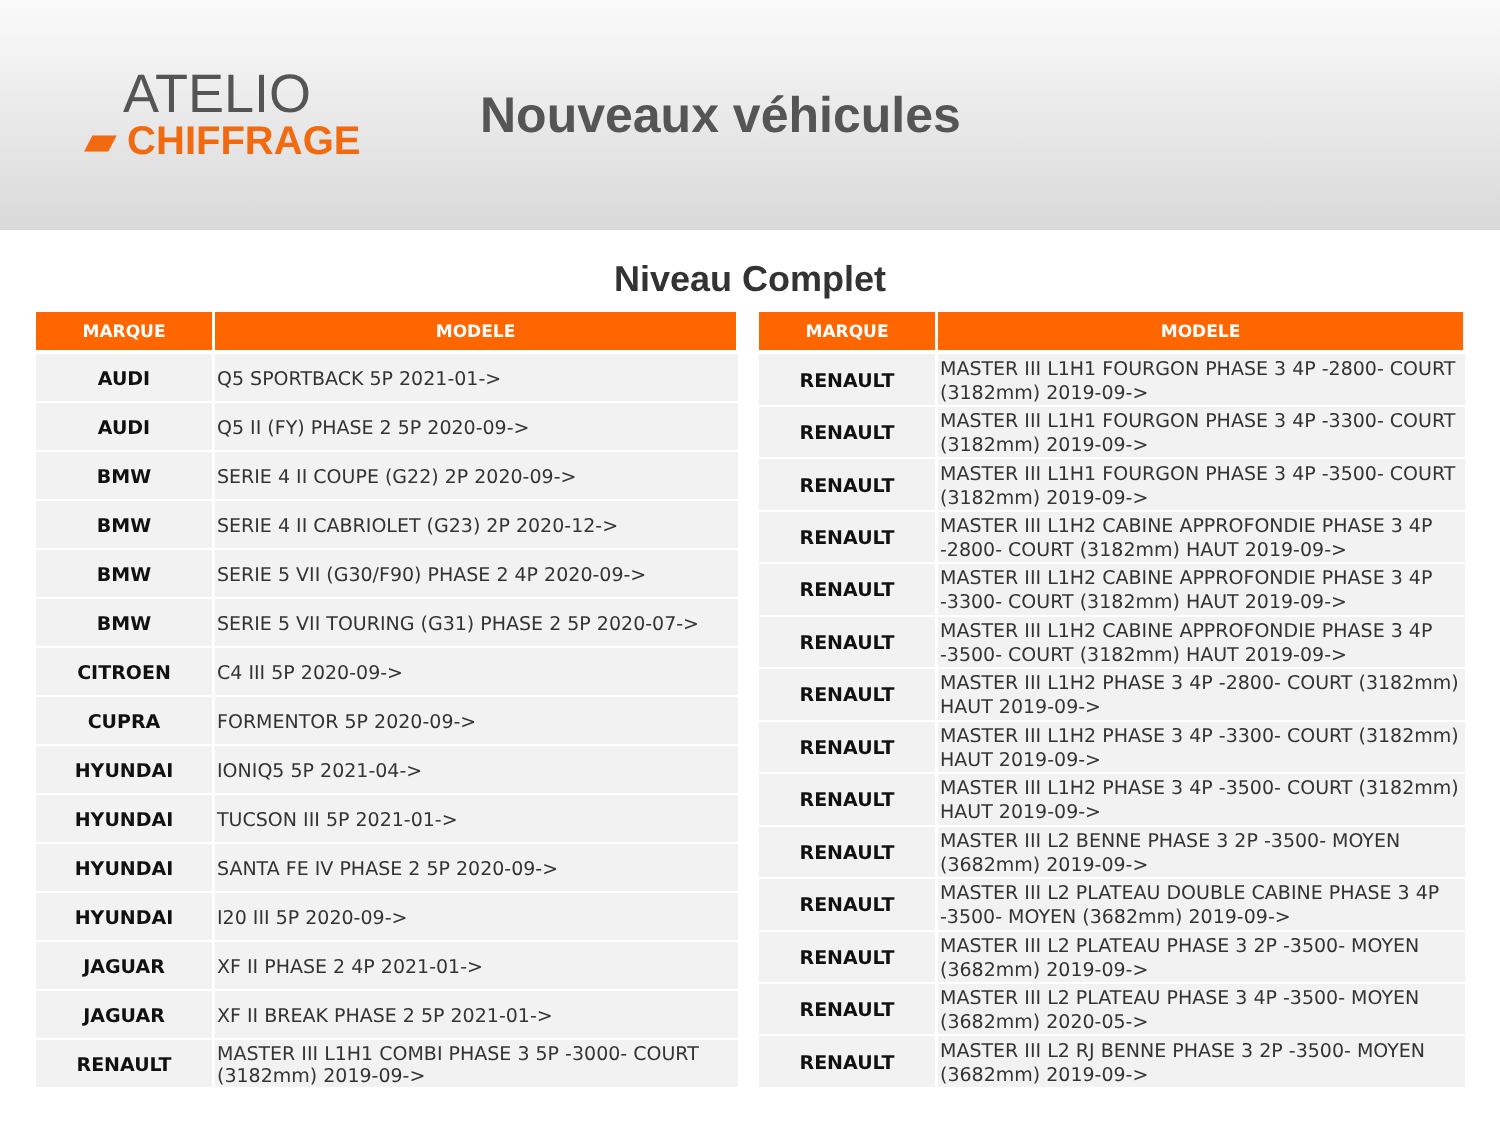ATELIO
▰ CHIFFRAGE
Nouveaux véhicules
Niveau Complet
| MARQUE | MODELE |
| --- | --- |
| AUDI | Q5 SPORTBACK 5P 2021-01-> |
| AUDI | Q5 II (FY) PHASE 2 5P 2020-09-> |
| BMW | SERIE 4 II COUPE (G22) 2P 2020-09-> |
| BMW | SERIE 4 II CABRIOLET (G23) 2P 2020-12-> |
| BMW | SERIE 5 VII (G30/F90) PHASE 2 4P 2020-09-> |
| BMW | SERIE 5 VII TOURING (G31) PHASE 2 5P 2020-07-> |
| CITROEN | C4 III 5P 2020-09-> |
| CUPRA | FORMENTOR 5P 2020-09-> |
| HYUNDAI | IONIQ5 5P 2021-04-> |
| HYUNDAI | TUCSON III 5P 2021-01-> |
| HYUNDAI | SANTA FE IV PHASE 2 5P 2020-09-> |
| HYUNDAI | I20 III 5P 2020-09-> |
| JAGUAR | XF II PHASE 2 4P 2021-01-> |
| JAGUAR | XF II BREAK PHASE 2 5P 2021-01-> |
| RENAULT | MASTER III L1H1 COMBI PHASE 3 5P -3000- COURT (3182mm) 2019-09-> |
| MARQUE | MODELE |
| --- | --- |
| RENAULT | MASTER III L1H1 FOURGON PHASE 3 4P -2800- COURT (3182mm) 2019-09-> |
| RENAULT | MASTER III L1H1 FOURGON PHASE 3 4P -3300- COURT (3182mm) 2019-09-> |
| RENAULT | MASTER III L1H1 FOURGON PHASE 3 4P -3500- COURT (3182mm) 2019-09-> |
| RENAULT | MASTER III L1H2 CABINE APPROFONDIE PHASE 3 4P -2800- COURT (3182mm) HAUT 2019-09-> |
| RENAULT | MASTER III L1H2 CABINE APPROFONDIE PHASE 3 4P -3300- COURT (3182mm) HAUT 2019-09-> |
| RENAULT | MASTER III L1H2 CABINE APPROFONDIE PHASE 3 4P -3500- COURT (3182mm) HAUT 2019-09-> |
| RENAULT | MASTER III L1H2 PHASE 3 4P -2800- COURT (3182mm) HAUT 2019-09-> |
| RENAULT | MASTER III L1H2 PHASE 3 4P -3300- COURT (3182mm) HAUT 2019-09-> |
| RENAULT | MASTER III L1H2 PHASE 3 4P -3500- COURT (3182mm) HAUT 2019-09-> |
| RENAULT | MASTER III L2 BENNE PHASE 3 2P -3500- MOYEN (3682mm) 2019-09-> |
| RENAULT | MASTER III L2 PLATEAU DOUBLE CABINE PHASE 3 4P -3500- MOYEN (3682mm) 2019-09-> |
| RENAULT | MASTER III L2 PLATEAU PHASE 3 2P -3500- MOYEN (3682mm) 2019-09-> |
| RENAULT | MASTER III L2 PLATEAU PHASE 3 4P -3500- MOYEN (3682mm) 2020-05-> |
| RENAULT | MASTER III L2 RJ BENNE PHASE 3 2P -3500- MOYEN (3682mm) 2019-09-> |